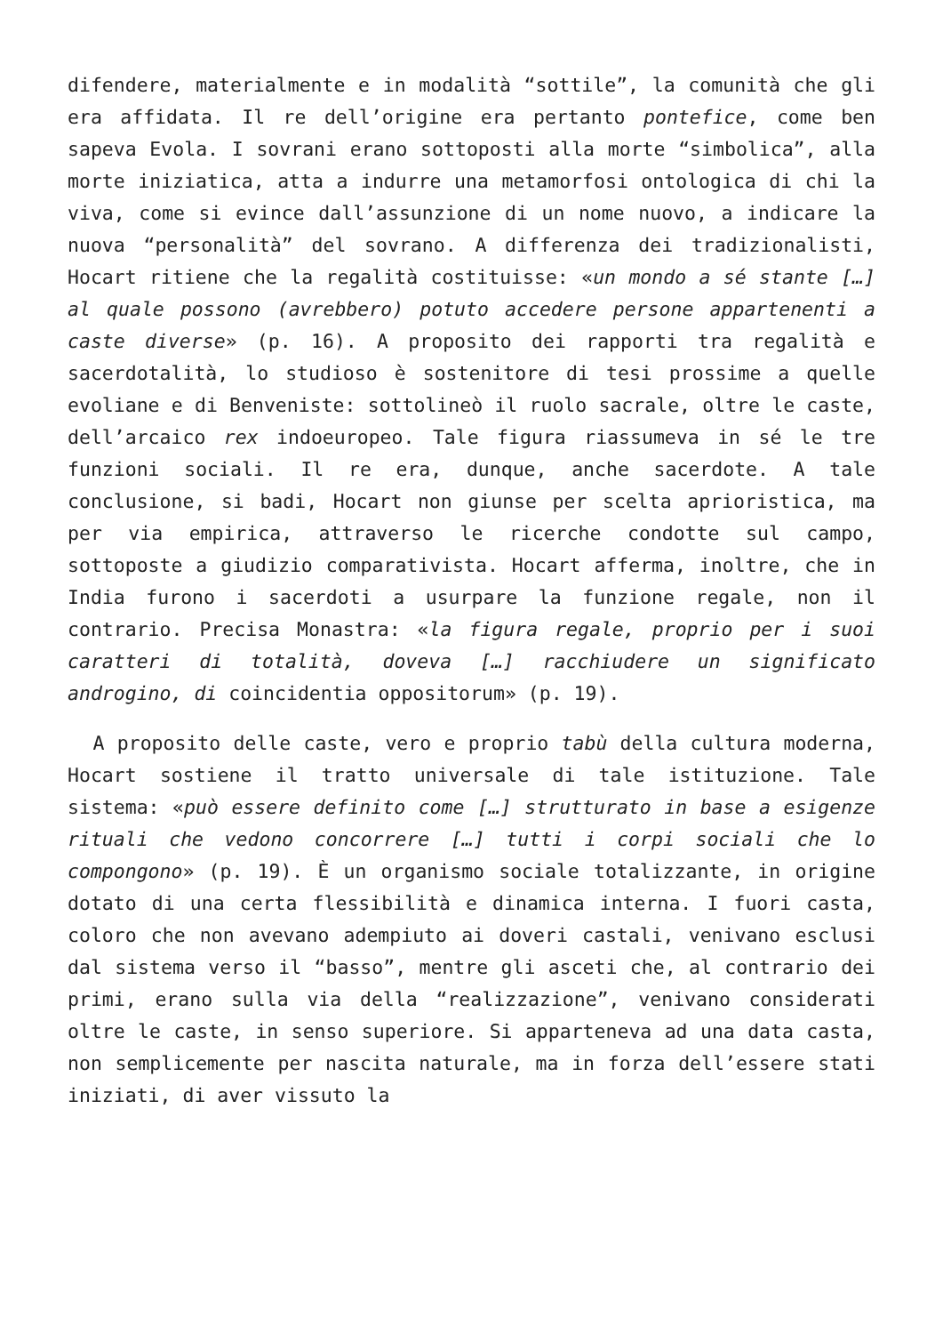difendere, materialmente e in modalità “sottile”, la comunità che gli era affidata. Il re dell’origine era pertanto pontefice, come ben sapeva Evola. I sovrani erano sottoposti alla morte “simbolica”, alla morte iniziatica, atta a indurre una metamorfosi ontologica di chi la viva, come si evince dall’assunzione di un nome nuovo, a indicare la nuova “personalità” del sovrano. A differenza dei tradizionalisti, Hocart ritiene che la regalità costituisse: «un mondo a sé stante […] al quale possono (avrebbero) potuto accedere persone appartenenti a caste diverse» (p. 16). A proposito dei rapporti tra regalità e sacerdotalità, lo studioso è sostenitore di tesi prossime a quelle evoliane e di Benveniste: sottolineò il ruolo sacrale, oltre le caste, dell’arcaico rex indoeuropeo. Tale figura riassumeva in sé le tre funzioni sociali. Il re era, dunque, anche sacerdote. A tale conclusione, si badi, Hocart non giunse per scelta aprioristica, ma per via empirica, attraverso le ricerche condotte sul campo, sottoposte a giudizio comparativista. Hocart afferma, inoltre, che in India furono i sacerdoti a usurpare la funzione regale, non il contrario. Precisa Monastra: «la figura regale, proprio per i suoi caratteri di totalità, doveva […] racchiudere un significato androgino, di coincidentia oppositorum» (p. 19).
A proposito delle caste, vero e proprio tabù della cultura moderna, Hocart sostiene il tratto universale di tale istituzione. Tale sistema: «può essere definito come […] strutturato in base a esigenze rituali che vedono concorrere […] tutti i corpi sociali che lo compongono» (p. 19). È un organismo sociale totalizzante, in origine dotato di una certa flessibilità e dinamica interna. I fuori casta, coloro che non avevano adempiuto ai doveri castali, venivano esclusi dal sistema verso il “basso”, mentre gli asceti che, al contrario dei primi, erano sulla via della “realizzazione”, venivano considerati oltre le caste, in senso superiore. Si apparteneva ad una data casta, non semplicemente per nascita naturale, ma in forza dell’essere stati iniziati, di aver vissuto la